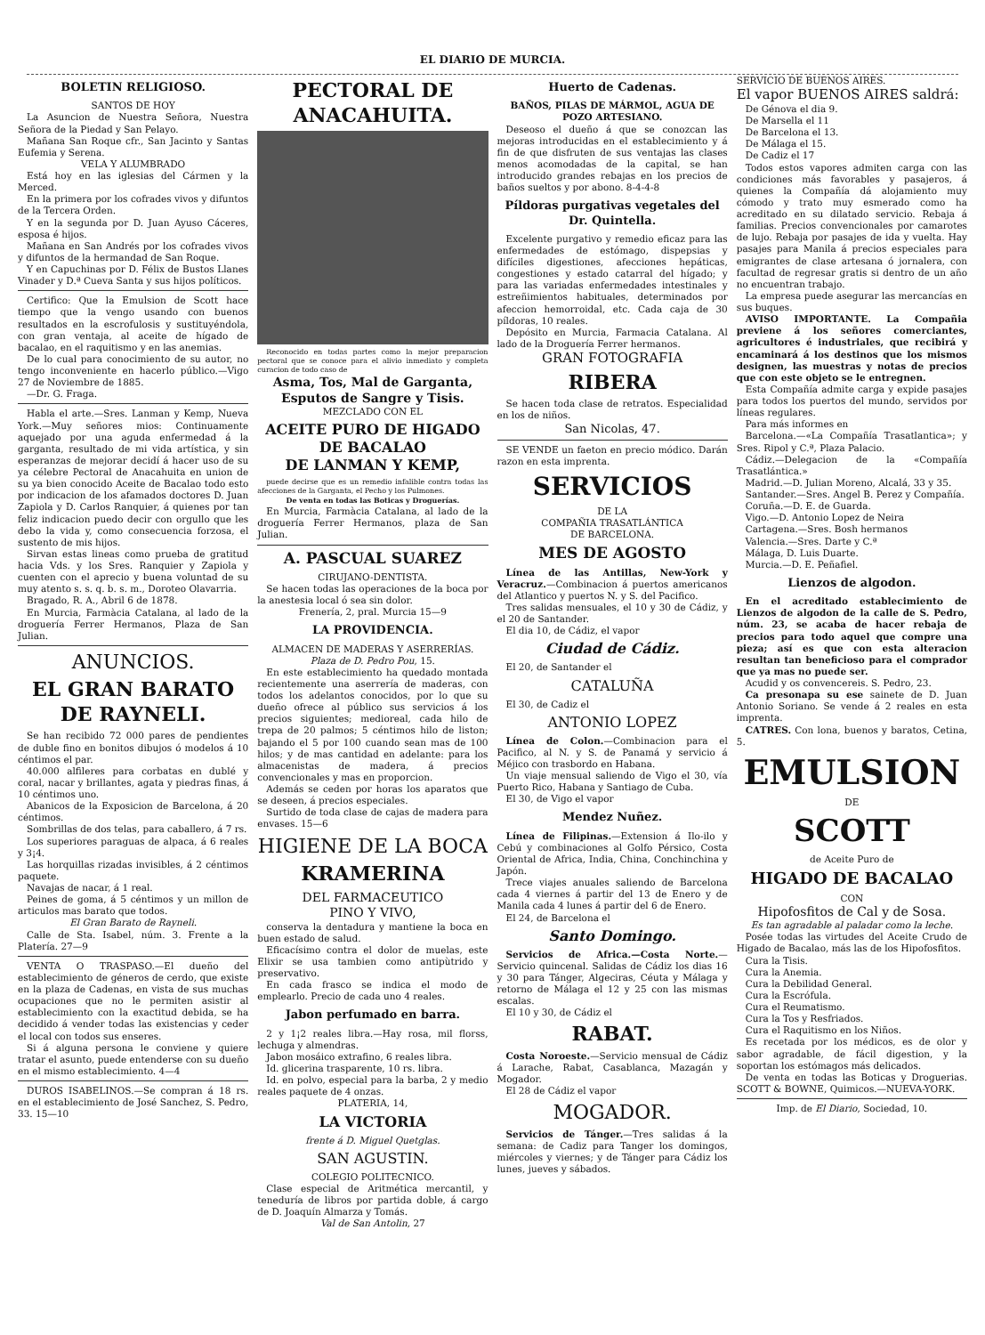EL DIARIO DE MURCIA.
BOLETIN RELIGIOSO.
SANTOS DE HOY
La Asuncion de Nuestra Señora, Nuestra Señora de la Piedad y San Pelayo.
Mañana San Roque cfr., San Jacinto y Santas Eufemia y Serena.
VELA Y ALUMBRADO
Está hoy en las iglesias del Cármen y la Merced.
En la primera por los cofrades vivos y difuntos de la Tercera Orden.
Y en la segunda por D. Juan Ayuso Cáceres, esposa é hijos.
Mañana en San Andrés por los cofrades vivos y difuntos de la hermandad de San Roque.
Y en Capuchinas por D. Félix de Bustos Llanes Vinader y D.ª Cueva Santa y sus hijos políticos.
Certifico: Que la Emulsion de Scott hace tiempo que la vengo usando con buenos resultados en la escrofulosis y sustituyéndola, con gran ventaja, al aceite de hígado de bacalao, en el raquitismo y en las anemias.
De lo cual para conocimiento de su autor, no tengo inconveniente en hacerlo público.—Vigo 27 de Noviembre de 1885.
—Dr. G. Fraga.
Habla el arte.—Sres. Lanman y Kemp, Nueva York.—Muy señores mios: Continuamente aquejado por una aguda enfermedad á la garganta, resultado de mi vida artística, y sin esperanzas de mejorar decidí á hacer uso de su ya célebre Pectoral de Anacahuita en union de su ya bien conocido Aceite de Bacalao todo esto por indicacion de los afamados doctores D. Juan Zapiola y D. Carlos Ranquier, á quienes por tan feliz indicacion puedo decir con orgullo que les debo la vida y, como consecuencia forzosa, el sustento de mis hijos.
Sirvan estas lineas como prueba de gratitud hacia Vds. y los Sres. Ranquier y Zapiola y cuenten con el aprecio y buena voluntad de su muy atento s. s. q. b. s. m., Doroteo Olavarria.
Bragado, R. A., Abril 6 de 1878.
En Murcia, Farmàcia Catalana, al lado de la droguería Ferrer Hermanos, Plaza de San Julian.
ANUNCIOS.
EL GRAN BARATO
DE RAYNELI.
Se han recibido 72 000 pares de pendientes de duble fino en bonitos dibujos ó modelos á 10 céntimos el par.
40.000 alfileres para corbatas en dublé y coral, nacar y brillantes, agata y piedras finas, á 10 céntimos uno.
Abanicos de la Exposicion de Barcelona, á 20 céntimos.
Sombrillas de dos telas, para caballero, á 7 rs.
Los superiores paraguas de alpaca, á 6 reales y 3¡4.
Las horquillas rizadas invisibles, á 2 céntimos paquete.
Navajas de nacar, á 1 real.
Peines de goma, á 5 céntimos y un millon de articulos mas barato que todos.
El Gran Barato de Rayneli.
Calle de Sta. Isabel, núm. 3. Frente a la Platería. 27—9
VENTA O TRASPASO.—El dueño del establecimiento de géneros de cerdo, que existe en la plaza de Cadenas, en vista de sus muchas ocupaciones que no le permiten asistir al establecimiento con la exactitud debida, se ha decidido á vender todas las existencias y ceder el local con todos sus enseres.
Si á alguna persona le conviene y quiere tratar el asunto, puede entenderse con su dueño en el mismo establecimiento. 4—4
DUROS ISABELINOS.—Se compran á 18 rs. en el establecimiento de José Sanchez, S. Pedro, 33. 15—10
PECTORAL DE ANACAHUITA.
Reconocido en todas partes como la mejor preparacion pectoral que se conoce para el alivio inmediato y completa curacion de todo caso de
Asma, Tos, Mal de Garganta, Esputos de Sangre y Tisis.
MEZCLADO CON EL
ACEITE PURO DE HIGADO DE BACALAO
DE LANMAN Y KEMP,
puede decirse que es un remedio infalible contra todas las afecciones de la Garganta, el Pecho y los Pulmones.
De venta en todas las Boticas y Droguerías.
En Murcia, Farmàcia Catalana, al lado de la droguería Ferrer Hermanos, plaza de San Julian.
A. PASCUAL SUAREZ
CIRUJANO-DENTISTA.
Se hacen todas las operaciones de la boca por la anestesia local ó sea sin dolor.
Frenería, 2, pral. Murcia 15—9
LA PROVIDENCIA.
ALMACEN DE MADERAS Y ASERRERÍAS.
Plaza de D. Pedro Pou, 15.
En este establecimiento ha quedado montada recientemente una aserrería de maderas, con todos los adelantos conocidos, por lo que su dueño ofrece al público sus servicios á los precios siguientes; medioreal, cada hilo de trepa de 20 palmos; 5 céntimos hilo de liston; bajando el 5 por 100 cuando sean mas de 100 hilos; y de mas cantidad en adelante: para los almacenistas de madera, á precios convencionales y mas en proporcion.
Además se ceden por horas los aparatos que se deseen, á precios especiales.
Surtido de toda clase de cajas de madera para envases. 15—6
HIGIENE DE LA BOCA
KRAMERINA
DEL FARMACEUTICO
PINO Y VIVO,
conserva la dentadura y mantiene la boca en buen estado de salud.
Eficacísimo contra el dolor de muelas, este Elixir se usa tambien como antipùtrido y preservativo.
En cada frasco se indica el modo de emplearlo. Precio de cada uno 4 reales.
Jabon perfumado en barra.
2 y 1¡2 reales libra.—Hay rosa, mil florss, lechuga y almendras.
Jabon mosáico extrafino, 6 reales libra.
Id. glicerina trasparente, 10 rs. libra.
Id. en polvo, especial para la barba, 2 y medio reales paquete de 4 onzas.
PLATERIA, 14,
LA VICTORIA
frente á D. Miguel Quetglas.
SAN AGUSTIN.
COLEGIO POLITECNICO.
Clase especial de Aritmética mercantil, y teneduría de libros por partida doble, á cargo de D. Joaquín Almarza y Tomás.
Val de San Antolin, 27
Huerto de Cadenas.
BAÑOS, PILAS DE MÁRMOL, AGUA DE POZO ARTESIANO.
Deseoso el dueño á que se conozcan las mejoras introducidas en el establecimiento y á fin de que disfruten de sus ventajas las clases menos acomodadas de la capital, se han introducido grandes rebajas en los precios de baños sueltos y por abono. 8-4-4-8
Píldoras purgativas vegetales del Dr. Quintella.
Excelente purgativo y remedio eficaz para las enfermedades de estómago, dispepsias y difíciles digestiones, afecciones hepáticas, congestiones y estado catarral del hígado; y para las variadas enfermedades intestinales y estreñimientos habituales, determinados por afeccion hemorroidal, etc. Cada caja de 30 píldoras, 10 reales.
Depósito en Murcia, Farmacia Catalana. Al lado de la Droguería Ferrer hermanos.
GRAN FOTOGRAFIA
RIBERA
Se hacen toda clase de retratos. Especialidad en los de niños.
San Nicolas, 47.
SE VENDE un faeton en precio módico. Darán razon en esta imprenta.
SERVICIOS
DE LA
COMPAÑIA TRASATLÁNTICA
DE BARCELONA.
MES DE AGOSTO
Línea de las Antillas, New-York y Veracruz.—Combinacion á puertos americanos del Atlantico y puertos N. y S. del Pacifico.
Tres salidas mensuales, el 10 y 30 de Cádiz, y el 20 de Santander.
El dia 10, de Cádiz, el vapor
Ciudad de Cádiz.
El 20, de Santander el
CATALUÑA
El 30, de Cadiz el
ANTONIO LOPEZ
Línea de Colon.—Combinacion para el Pacifico, al N. y S. de Panamá y servicio á Méjico con trasbordo en Habana.
Un viaje mensual saliendo de Vigo el 30, vía Puerto Rico, Habana y Santiago de Cuba.
El 30, de Vigo el vapor
Mendez Nuñez.
Línea de Filipinas.—Extension á Ilo-ilo y Cebú y combinaciones al Golfo Pérsico, Costa Oriental de Africa, India, China, Conchinchina y Japón.
Trece viajes anuales saliendo de Barcelona cada 4 viernes á partir del 13 de Enero y de Manila cada 4 lunes á partir del 6 de Enero.
El 24, de Barcelona el
Santo Domingo.
Servicios de Africa.—Costa Norte.—Servicio quincenal. Salidas de Cádiz los dias 16 y 30 para Tánger, Algeciras, Céuta y Málaga y retorno de Málaga el 12 y 25 con las mismas escalas.
El 10 y 30, de Cádiz el
RABAT.
Costa Noroeste.—Servicio mensual de Cádiz á Larache, Rabat, Casablanca, Mazagán y Mogador.
El 28 de Cádiz el vapor
MOGADOR.
Servicios de Tánger.—Tres salidas á la semana: de Cadiz para Tanger los domingos, miércoles y viernes; y de Tánger para Cádiz los lunes, jueves y sábados.
SERVICIO DE BUENOS AIRES.
El vapor BUENOS AIRES saldrá:
De Génova el dia 9.
De Marsella el 11
De Barcelona el 13.
De Málaga el 15.
De Cadiz el 17
Todos estos vapores admiten carga con las condiciones más favorables y pasajeros, á quienes la Compañía dá alojamiento muy cómodo y trato muy esmerado como ha acreditado en su dilatado servicio. Rebaja á familias. Precios convencionales por camarotes de lujo. Rebaja por pasajes de ida y vuelta. Hay pasajes para Manila á precios especiales para emigrantes de clase artesana ó jornalera, con facultad de regresar gratis si dentro de un año no encuentran trabajo.
La empresa puede asegurar las mercancías en sus buques.
AVISO IMPORTANTE. La Compañia previene á los señores comerciantes, agricultores é industriales, que recibirá y encaminará á los destinos que los mismos designen, las muestras y notas de precios que con este objeto se le entregnen.
Esta Compañía admite carga y expide pasajes para todos los puertos del mundo, servidos por líneas regulares.
Para más informes en
Barcelona.—«La Compañía Trasatlantica»; y Sres. Ripol y C.ª, Plaza Palacio.
Cádiz.—Delegacion de la «Compañía Trasatlántica.»
Madrid.—D. Julian Moreno, Alcalá, 33 y 35.
Santander.—Sres. Angel B. Perez y Compañía.
Coruña.—D. E. de Guarda.
Vigo.—D. Antonio Lopez de Neira
Cartagena.—Sres. Bosh hermanos
Valencia.—Sres. Darte y C.ª
Málaga, D. Luis Duarte.
Murcia.—D. E. Peñafiel.
Lienzos de algodon.
En el acreditado establecimiento de Lienzos de algodon de la calle de S. Pedro, núm. 23, se acaba de hacer rebaja de precios para todo aquel que compre una pieza; así es que con esta alteracion resultan tan beneficioso para el comprador que ya mas no puede ser.
Acudid y os convencereis. S. Pedro, 23.
Ca presonapa su ese sainete de D. Juan Antonio Soriano. Se vende á 2 reales en esta imprenta.
CATRES. Con lona, buenos y baratos, Cetina, 5.
EMULSION
DE
SCOTT
de Aceite Puro de
HIGADO DE BACALAO
CON
Hipofosfitos de Cal y de Sosa.
Es tan agradable al paladar como la leche.
Posée todas las virtudes del Aceite Crudo de Higado de Bacalao, más las de los Hipofosfitos.
Cura la Tisis.
Cura la Anemia.
Cura la Debilidad General.
Cura la Escrófula.
Cura el Reumatismo.
Cura la Tos y Resfriados.
Cura el Raquitismo en los Niños.
Es recetada por los médicos, es de olor y sabor agradable, de fácil digestion, y la soportan los estómagos más delicados.
De venta en todas las Boticas y Droguerias. SCOTT & BOWNE, Quimicos.—NUEVA-YORK.
Imp. de El Diario, Sociedad, 10.